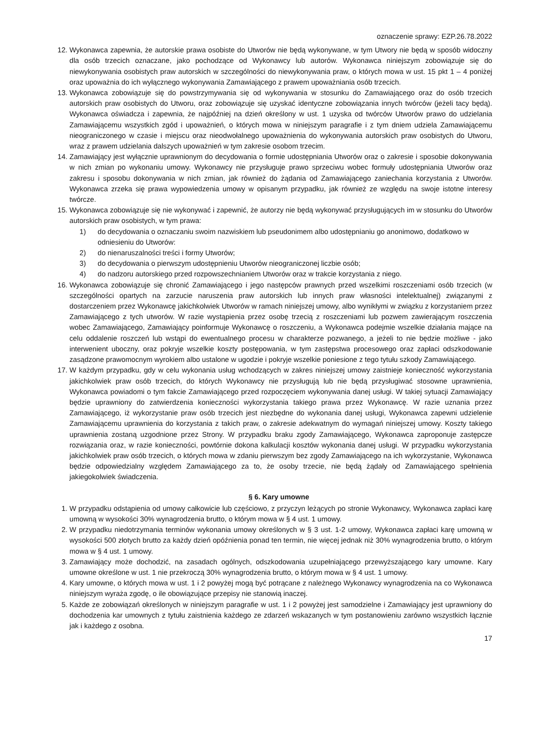oznaczenie sprawy: EZP.26.78.2022
12. Wykonawca zapewnia, że autorskie prawa osobiste do Utworów nie będą wykonywane, w tym Utwory nie będą w sposób widoczny dla osób trzecich oznaczane, jako pochodzące od Wykonawcy lub autorów. Wykonawca niniejszym zobowiązuje się do niewykonywania osobistych praw autorskich w szczególności do niewykonywania praw, o których mowa w ust. 15 pkt 1 – 4 poniżej oraz upoważnia do ich wyłącznego wykonywania Zamawiającego z prawem upoważniania osób trzecich.
13. Wykonawca zobowiązuje się do powstrzymywania się od wykonywania w stosunku do Zamawiającego oraz do osób trzecich autorskich praw osobistych do Utworu, oraz zobowiązuje się uzyskać identyczne zobowiązania innych twórców (jeżeli tacy będą). Wykonawca oświadcza i zapewnia, że najpóźniej na dzień określony w ust. 1 uzyska od twórców Utworów prawo do udzielania Zamawiającemu wszystkich zgód i upoważnień, o których mowa w niniejszym paragrafie i z tym dniem udziela Zamawiającemu nieograniczonego w czasie i miejscu oraz nieodwołalnego upoważnienia do wykonywania autorskich praw osobistych do Utworu, wraz z prawem udzielania dalszych upoważnień w tym zakresie osobom trzecim.
14. Zamawiający jest wyłącznie uprawnionym do decydowania o formie udostępniania Utworów oraz o zakresie i sposobie dokonywania w nich zmian po wykonaniu umowy. Wykonawcy nie przysługuje prawo sprzeciwu wobec formuły udostępniania Utworów oraz zakresu i sposobu dokonywania w nich zmian, jak również do żądania od Zamawiającego zaniechania korzystania z Utworów. Wykonawca zrzeka się prawa wypowiedzenia umowy w opisanym przypadku, jak również ze względu na swoje istotne interesy twórcze.
15. Wykonawca zobowiązuje się nie wykonywać i zapewnić, że autorzy nie będą wykonywać przysługujących im w stosunku do Utworów autorskich praw osobistych, w tym prawa:
1) do decydowania o oznaczaniu swoim nazwiskiem lub pseudonimem albo udostępnianiu go anonimowo, dodatkowo w odniesieniu do Utworów:
2) do nienaruszalności treści i formy Utworów;
3) do decydowania o pierwszym udostępnieniu Utworów nieograniczonej liczbie osób;
4) do nadzoru autorskiego przed rozpowszechnianiem Utworów oraz w trakcie korzystania z niego.
16. Wykonawca zobowiązuje się chronić Zamawiającego i jego następców prawnych przed wszelkimi roszczeniami osób trzecich (w szczególności opartych na zarzucie naruszenia praw autorskich lub innych praw własności intelektualnej) związanymi z dostarczeniem przez Wykonawcę jakichkolwiek Utworów w ramach niniejszej umowy, albo wynikłymi w związku z korzystaniem przez Zamawiającego z tych utworów. W razie wystąpienia przez osobę trzecią z roszczeniami lub pozwem zawierającym roszczenia wobec Zamawiającego, Zamawiający poinformuje Wykonawcę o roszczeniu, a Wykonawca podejmie wszelkie działania mające na celu oddalenie roszczeń lub wstąpi do ewentualnego procesu w charakterze pozwanego, a jeżeli to nie będzie możliwe - jako interwenient uboczny, oraz pokryje wszelkie koszty postępowania, w tym zastępstwa procesowego oraz zapłaci odszkodowanie zasądzone prawomocnym wyrokiem albo ustalone w ugodzie i pokryje wszelkie poniesione z tego tytułu szkody Zamawiającego.
17. W każdym przypadku, gdy w celu wykonania usług wchodzących w zakres niniejszej umowy zaistnieje konieczność wykorzystania jakichkolwiek praw osób trzecich, do których Wykonawcy nie przysługują lub nie będą przysługiwać stosowne uprawnienia, Wykonawca powiadomi o tym fakcie Zamawiającego przed rozpoczęciem wykonywania danej usługi. W takiej sytuacji Zamawiający będzie uprawniony do zatwierdzenia konieczności wykorzystania takiego prawa przez Wykonawcę. W razie uznania przez Zamawiającego, iż wykorzystanie praw osób trzecich jest niezbędne do wykonania danej usługi, Wykonawca zapewni udzielenie Zamawiającemu uprawnienia do korzystania z takich praw, o zakresie adekwatnym do wymagań niniejszej umowy. Koszty takiego uprawnienia zostaną uzgodnione przez Strony. W przypadku braku zgody Zamawiającego, Wykonawca zaproponuje zastępcze rozwiązania oraz, w razie konieczności, powtórnie dokona kalkulacji kosztów wykonania danej usługi. W przypadku wykorzystania jakichkolwiek praw osób trzecich, o których mowa w zdaniu pierwszym bez zgody Zamawiającego na ich wykorzystanie, Wykonawca będzie odpowiedzialny względem Zamawiającego za to, że osoby trzecie, nie będą żądały od Zamawiającego spełnienia jakiegokolwiek świadczenia.
§ 6. Kary umowne
1. W przypadku odstąpienia od umowy całkowicie lub częściowo, z przyczyn leżących po stronie Wykonawcy, Wykonawca zapłaci karę umowną w wysokości 30% wynagrodzenia brutto, o którym mowa w § 4 ust. 1 umowy.
2. W przypadku niedotrzymania terminów wykonania umowy określonych w § 3 ust. 1-2 umowy, Wykonawca zapłaci karę umowną w wysokości 500 złotych brutto za każdy dzień opóźnienia ponad ten termin, nie więcej jednak niż 30% wynagrodzenia brutto, o którym mowa w § 4 ust. 1 umowy.
3. Zamawiający może dochodzić, na zasadach ogólnych, odszkodowania uzupełniającego przewyższającego kary umowne. Kary umowne określone w ust. 1 nie przekroczą 30% wynagrodzenia brutto, o którym mowa w § 4 ust. 1 umowy.
4. Kary umowne, o których mowa w ust. 1 i 2 powyżej mogą być potrącane z należnego Wykonawcy wynagrodzenia na co Wykonawca niniejszym wyraża zgodę, o ile obowiązujące przepisy nie stanowią inaczej.
5. Każde ze zobowiązań określonych w niniejszym paragrafie w ust. 1 i 2 powyżej jest samodzielne i Zamawiający jest uprawniony do dochodzenia kar umownych z tytułu zaistnienia każdego ze zdarzeń wskazanych w tym postanowieniu zarówno wszystkich łącznie jak i każdego z osobna.
17